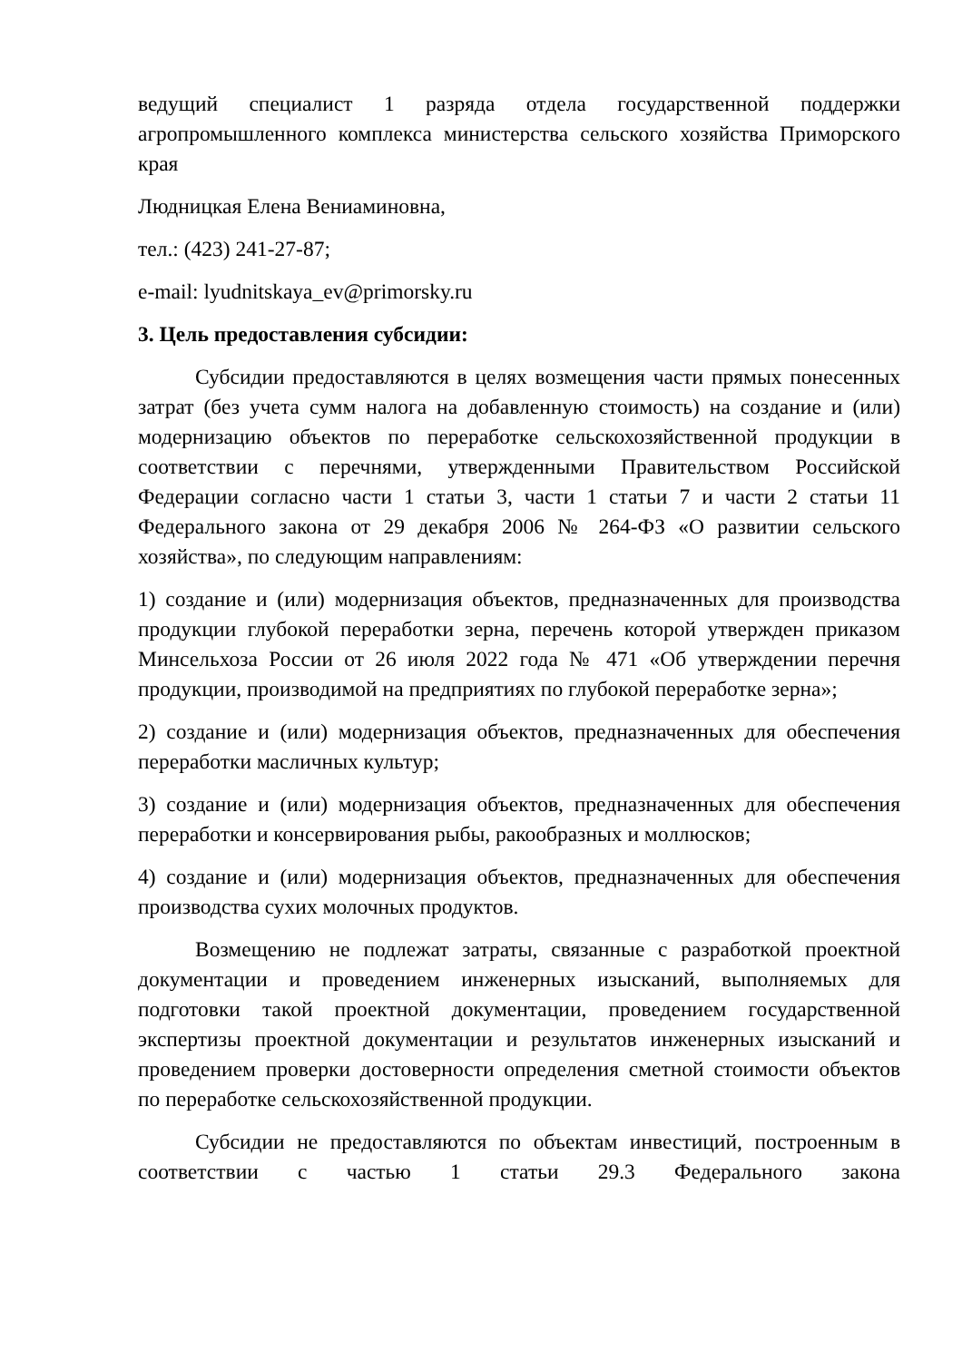ведущий специалист 1 разряда отдела государственной поддержки агропромышленного комплекса министерства сельского хозяйства Приморского края
Людницкая Елена Вениаминовна,
тел.: (423) 241-27-87;
e-mail: lyudnitskaya_ev@primorsky.ru
3. Цель предоставления субсидии:
Субсидии предоставляются в целях возмещения части прямых понесенных затрат (без учета сумм налога на добавленную стоимость) на создание и (или) модернизацию объектов по переработке сельскохозяйственной продукции в соответствии с перечнями, утвержденными Правительством Российской Федерации согласно части 1 статьи 3, части 1 статьи 7 и части 2 статьи 11 Федерального закона от 29 декабря 2006 № 264-ФЗ «О развитии сельского хозяйства», по следующим направлениям:
1) создание и (или) модернизация объектов, предназначенных для производства продукции глубокой переработки зерна, перечень которой утвержден приказом Минсельхоза России от 26 июля 2022 года № 471 «Об утверждении перечня продукции, производимой на предприятиях по глубокой переработке зерна»;
2) создание и (или) модернизация объектов, предназначенных для обеспечения переработки масличных культур;
3) создание и (или) модернизация объектов, предназначенных для обеспечения переработки и консервирования рыбы, ракообразных и моллюсков;
4) создание и (или) модернизация объектов, предназначенных для обеспечения производства сухих молочных продуктов.
Возмещению не подлежат затраты, связанные с разработкой проектной документации и проведением инженерных изысканий, выполняемых для подготовки такой проектной документации, проведением государственной экспертизы проектной документации и результатов инженерных изысканий и проведением проверки достоверности определения сметной стоимости объектов по переработке сельскохозяйственной продукции.
Субсидии не предоставляются по объектам инвестиций, построенным в соответствии с частью 1 статьи 29.3 Федерального закона